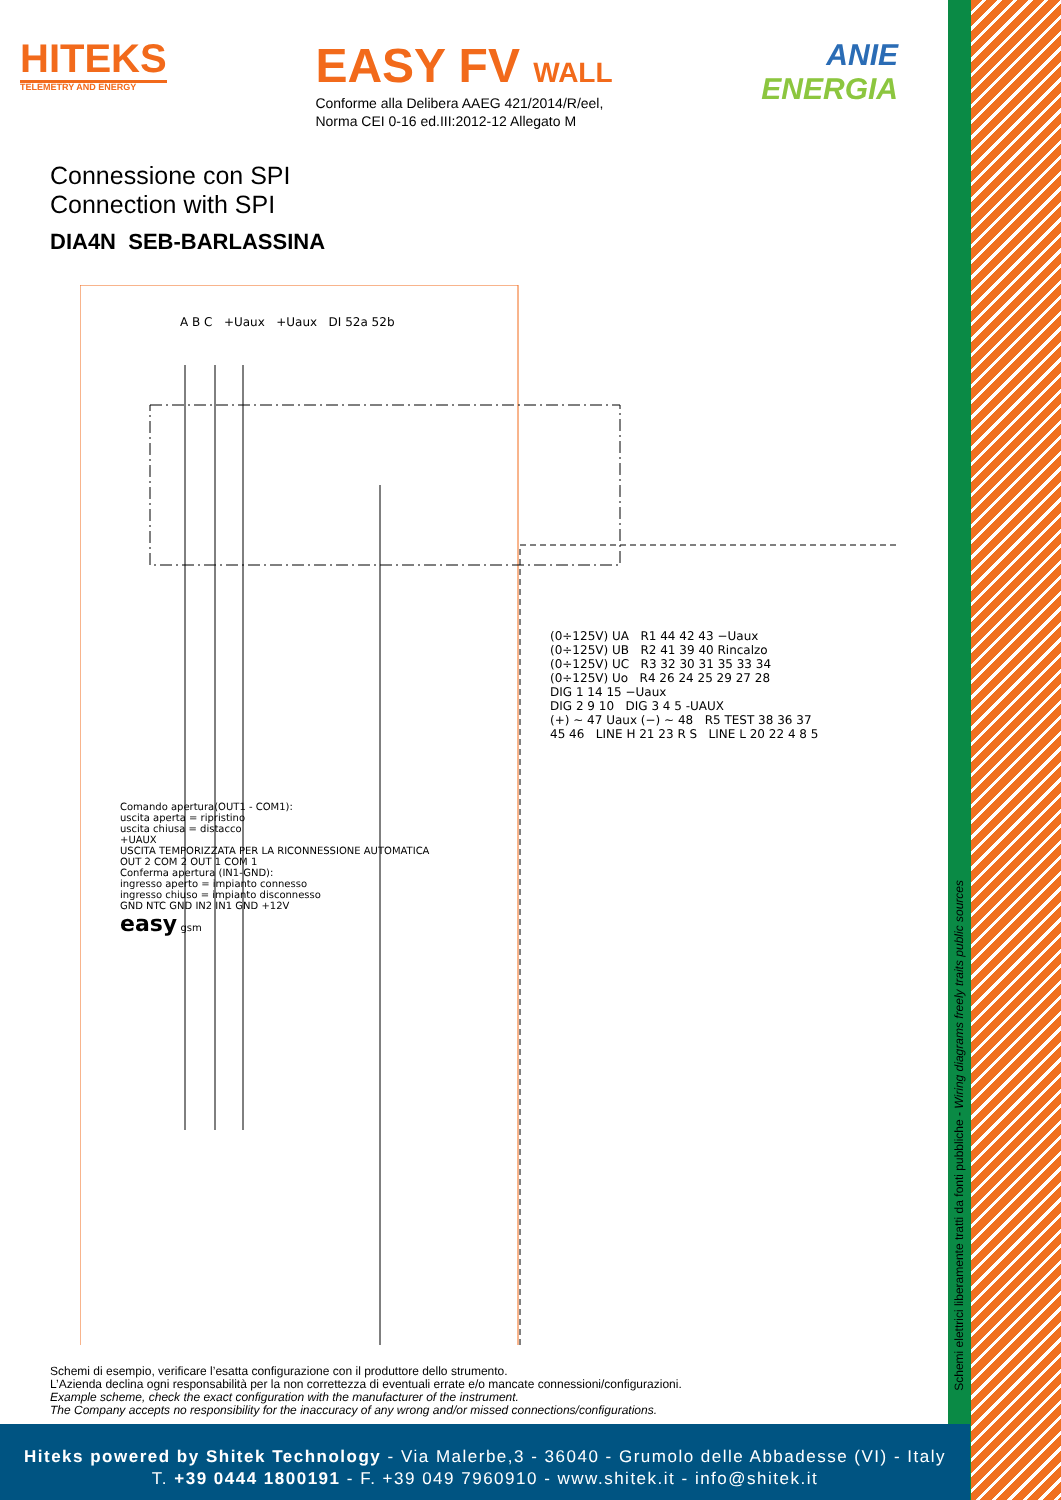HITEKS
TELEMETRY AND ENERGY
EASY FV WALL
Conforme alla Delibera AAEG 421/2014/R/eel,
Norma CEI 0-16 ed.III:2012-12 Allegato M
ANIE
ENERGIA
Connessione con SPI
Connection with SPI
DIA4N SEB-BARLASSINA
A B C +Uaux +Uaux DI 52a 52b
(0÷125V) UA R1 44 42 43 −Uaux
(0÷125V) UB R2 41 39 40 Rincalzo
(0÷125V) UC R3 32 30 31 35 33 34
(0÷125V) Uo R4 26 24 25 29 27 28
DIG 1 14 15 −Uaux
DIG 2 9 10 DIG 3 4 5 -UAUX
(+) ~ 47 Uaux (−) ~ 48 R5 TEST 38 36 37
45 46 LINE H 21 23 R S LINE L 20 22 4 8 5
Comando apertura(OUT1 - COM1):
uscita aperta = ripristino
uscita chiusa = distacco
+UAUX
USCITA TEMPORIZZATA PER LA RICONNESSIONE AUTOMATICA
OUT 2 COM 2 OUT 1 COM 1
Conferma apertura (IN1-GND):
ingresso aperto = impianto connesso
ingresso chiuso = impianto disconnesso
GND NTC GND IN2 IN1 GND +12V
easy gsm
Schemi di esempio, verificare l’esatta configurazione con il produttore dello strumento.
L’Azienda declina ogni responsabilità per la non correttezza di eventuali errate e/o mancate connessioni/configurazioni.
Example scheme, check the exact configuration with the manufacturer of the instrument.
The Company accepts no responsibility for the inaccuracy of any wrong and/or missed connections/configurations.
Schemi elettrici liberamente tratti da fonti pubbliche - Wiring diagrams freely traits public sources
Hiteks powered by Shitek Technology - Via Malerbe,3 - 36040 - Grumolo delle Abbadesse (VI) - Italy
T. +39 0444 1800191 - F. +39 049 7960910 - www.shitek.it - info@shitek.it